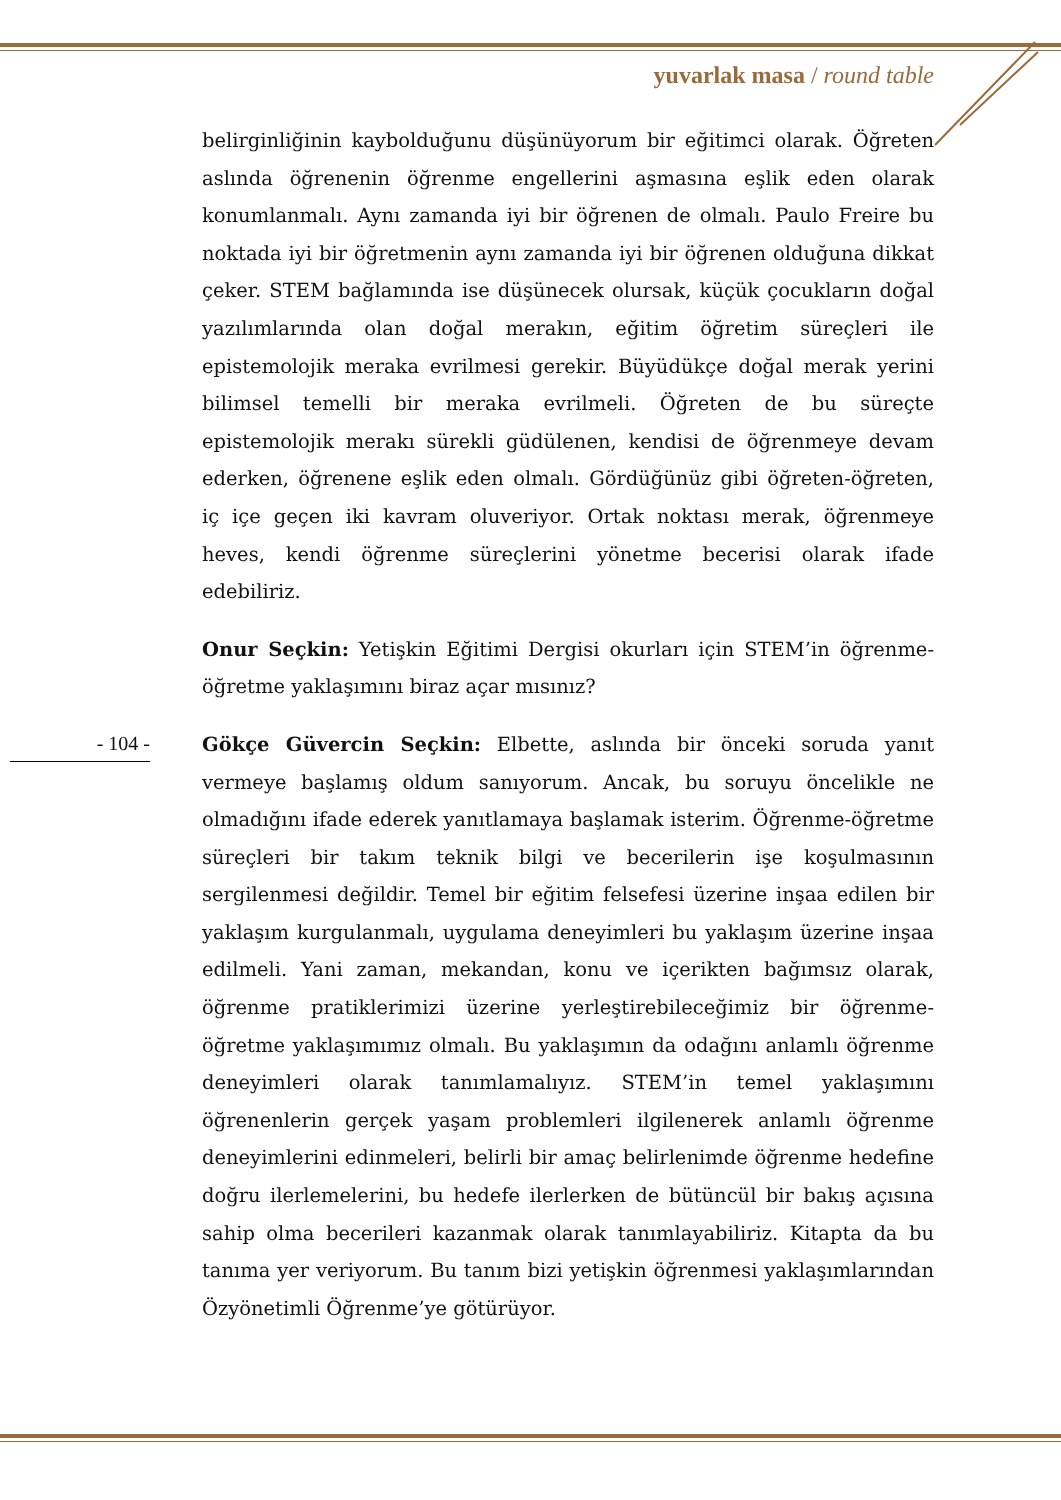yuvarlak masa / round table
belirginliğinin kaybolduğunu düşünüyorum bir eğitimci olarak. Öğreten aslında öğrenenin öğrenme engellerini aşmasına eşlik eden olarak konumlanmalı. Aynı zamanda iyi bir öğrenen de olmalı. Paulo Freire bu noktada iyi bir öğretmenin aynı zamanda iyi bir öğrenen olduğuna dikkat çeker. STEM bağlamında ise düşünecek olursak, küçük çocukların doğal yazılımlarında olan doğal merakın, eğitim öğretim süreçleri ile epistemolojik meraka evrilmesi gerekir. Büyüdükçe doğal merak yerini bilimsel temelli bir meraka evrilmeli. Öğreten de bu süreçte epistemolojik merakı sürekli güdülenen, kendisi de öğrenmeye devam ederken, öğrenene eşlik eden olmalı. Gördüğünüz gibi öğreten-öğreten, iç içe geçen iki kavram oluveriyor. Ortak noktası merak, öğrenmeye heves, kendi öğrenme süreçlerini yönetme becerisi olarak ifade edebiliriz.
Onur Seçkin: Yetişkin Eğitimi Dergisi okurları için STEM’in öğrenme-öğretme yaklaşımını biraz açar mısınız?
Gökçe Güvercin Seçkin: Elbette, aslında bir önceki soruda yanıt vermeye başlamış oldum sanıyorum. Ancak, bu soruyu öncelikle ne olmadığını ifade ederek yanıtlamaya başlamak isterim. Öğrenme-öğretme süreçleri bir takım teknik bilgi ve becerilerin işe koşulmasının sergilenmesi değildir. Temel bir eğitim felsefesi üzerine inşaa edilen bir yaklaşım kurgulanmalı, uygulama deneyimleri bu yaklaşım üzerine inşaa edilmeli. Yani zaman, mekandan, konu ve içerikten bağımsız olarak, öğrenme pratiklerimizi üzerine yerleştirebileceğimiz bir öğrenme-öğretme yaklaşımımız olmalı. Bu yaklaşımın da odağını anlamlı öğrenme deneyimleri olarak tanımlamalıyız. STEM’in temel yaklaşımını öğrenenlerin gerçek yaşam problemleri ilgilenerek anlamlı öğrenme deneyimlerini edinmeleri, belirli bir amaç belirlenimde öğrenme hedefine doğru ilerlemelerini, bu hedefe ilerlerken de bütüncül bir bakış açısına sahip olma becerileri kazanmak olarak tanımlayabiliriz. Kitapta da bu tanıma yer veriyorum. Bu tanım bizi yetişkin öğrenmesi yaklaşımlarından Özyönetimli Öğrenme’ye götürüyor.
- 104 -